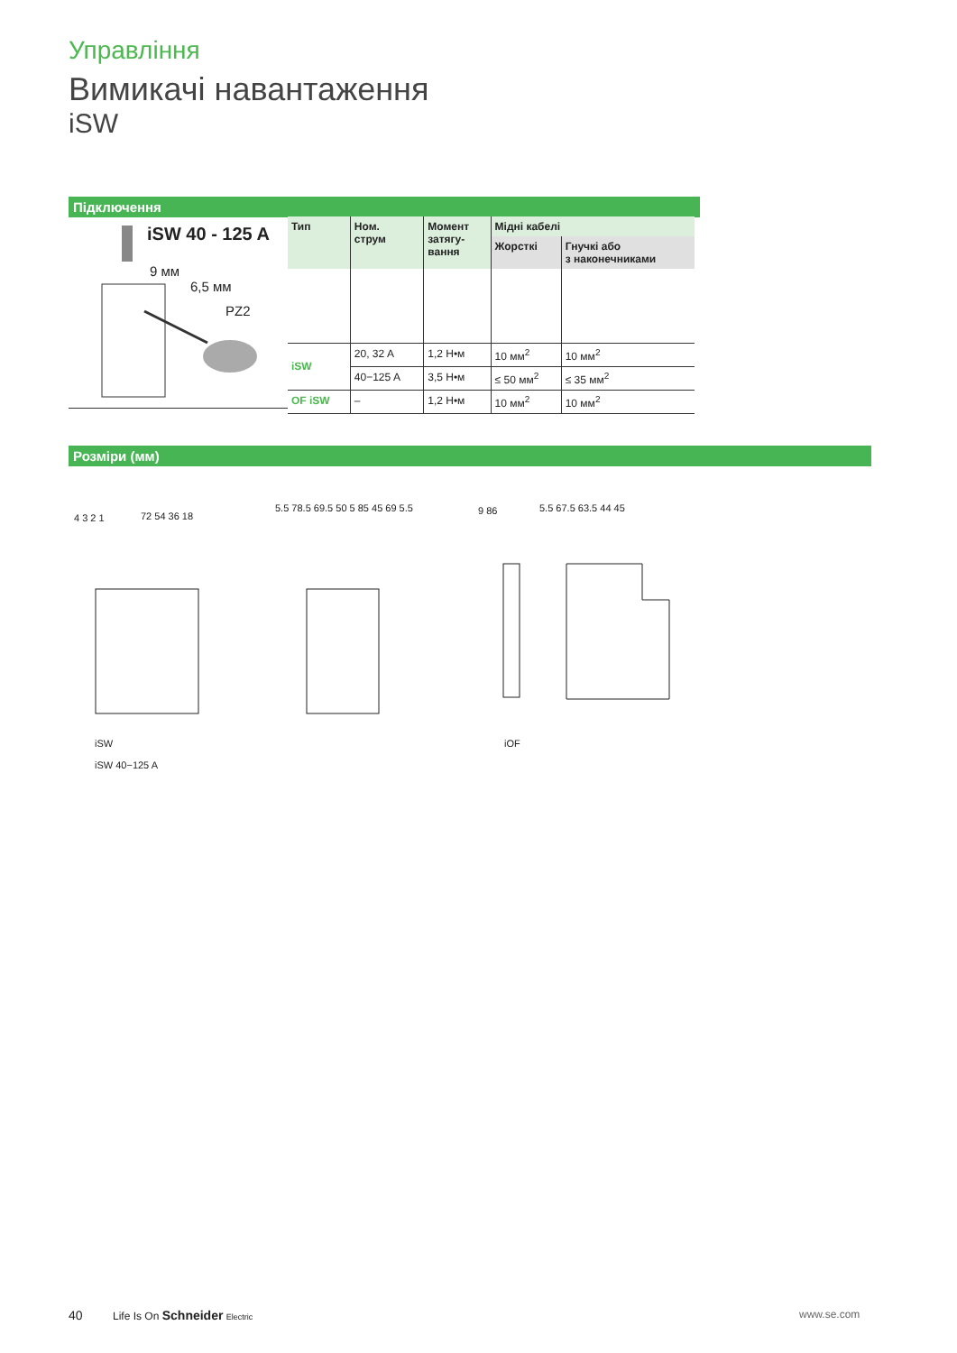Управління
Вимикачі навантаження
iSW
Підключення
iSW 40 - 125 A
9 мм
6,5 мм
PZ2
| Тип | Ном. струм | Момент затягу- вання | Мідні кабелі | |
| --- | --- | --- | --- | --- |
| | | | Жорсткі | Гнучкі або з наконечниками |
| iSW | 20, 32 A | 1,2 Н•м | 10 мм<sup>2</sup> | 10 мм<sup>2</sup> |
| | 40−125 A | 3,5 Н•м | ≤ 50 мм<sup>2</sup> | ≤ 35 мм<sup>2</sup> |
| OF iSW | – | 1,2 Н•м | 10 мм<sup>2</sup> | 10 мм<sup>2</sup> |
Розміри (мм)
4 3 2 1 72 54 36 18
5.5 78.5 69.5 50 5 85 45 69 5.5
9 86 5.5 67.5 63.5 44 45
iSW
iSW 40−125 A
iOF
40 Life Is On Schneider Electric www.se.com